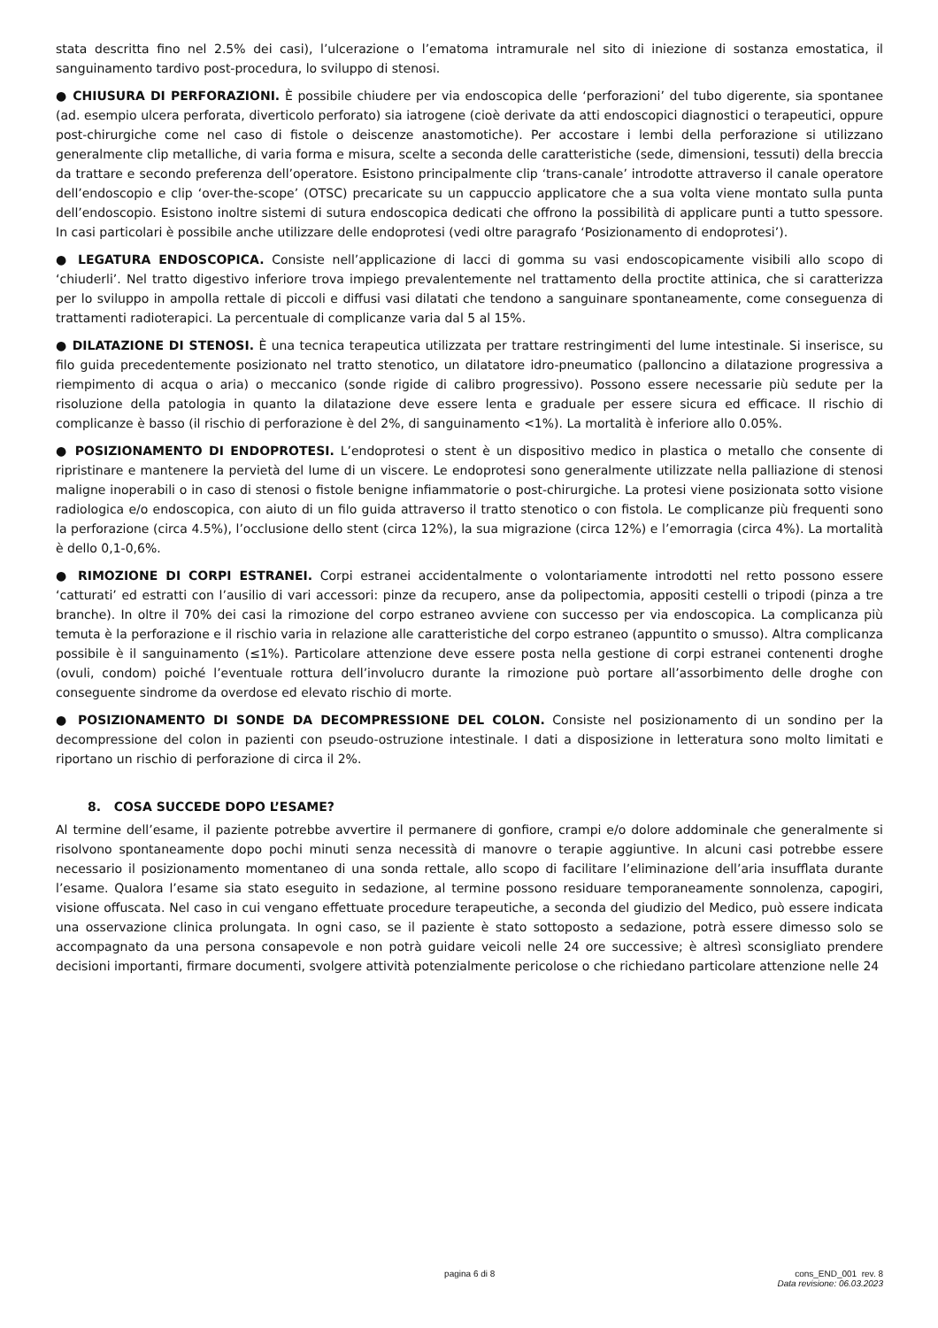stata descritta fino nel 2.5% dei casi), l’ulcerazione o l’ematoma intramurale nel sito di iniezione di sostanza emostatica, il sanguinamento tardivo post-procedura, lo sviluppo di stenosi.
● CHIUSURA DI PERFORAZIONI. È possibile chiudere per via endoscopica delle ‘perforazioni’ del tubo digerente, sia spontanee (ad. esempio ulcera perforata, diverticolo perforato) sia iatrogene (cioè derivate da atti endoscopici diagnostici o terapeutici, oppure post-chirurgiche come nel caso di fistole o deiscenze anastomotiche). Per accostare i lembi della perforazione si utilizzano generalmente clip metalliche, di varia forma e misura, scelte a seconda delle caratteristiche (sede, dimensioni, tessuti) della breccia da trattare e secondo preferenza dell’operatore. Esistono principalmente clip ‘trans-canale’ introdotte attraverso il canale operatore dell’endoscopio e clip ‘over-the-scope’ (OTSC) precaricate su un cappuccio applicatore che a sua volta viene montato sulla punta dell’endoscopio. Esistono inoltre sistemi di sutura endoscopica dedicati che offrono la possibilità di applicare punti a tutto spessore. In casi particolari è possibile anche utilizzare delle endoprotesi (vedi oltre paragrafo ‘Posizionamento di endoprotesi’).
● LEGATURA ENDOSCOPICA. Consiste nell’applicazione di lacci di gomma su vasi endoscopicamente visibili allo scopo di ‘chiuderli’. Nel tratto digestivo inferiore trova impiego prevalentemente nel trattamento della proctite attinica, che si caratterizza per lo sviluppo in ampolla rettale di piccoli e diffusi vasi dilatati che tendono a sanguinare spontaneamente, come conseguenza di trattamenti radioterapici. La percentuale di complicanze varia dal 5 al 15%.
● DILATAZIONE DI STENOSI. È una tecnica terapeutica utilizzata per trattare restringimenti del lume intestinale. Si inserisce, su filo guida precedentemente posizionato nel tratto stenotico, un dilatatore idro-pneumatico (palloncino a dilatazione progressiva a riempimento di acqua o aria) o meccanico (sonde rigide di calibro progressivo). Possono essere necessarie più sedute per la risoluzione della patologia in quanto la dilatazione deve essere lenta e graduale per essere sicura ed efficace. Il rischio di complicanze è basso (il rischio di perforazione è del 2%, di sanguinamento <1%). La mortalità è inferiore allo 0.05%.
● POSIZIONAMENTO DI ENDOPROTESI. L’endoprotesi o stent è un dispositivo medico in plastica o metallo che consente di ripristinare e mantenere la pervietà del lume di un viscere. Le endoprotesi sono generalmente utilizzate nella palliazione di stenosi maligne inoperabili o in caso di stenosi o fistole benigne infiammatorie o post-chirurgiche. La protesi viene posizionata sotto visione radiologica e/o endoscopica, con aiuto di un filo guida attraverso il tratto stenotico o con fistola. Le complicanze più frequenti sono la perforazione (circa 4.5%), l’occlusione dello stent (circa 12%), la sua migrazione (circa 12%) e l’emorragia (circa 4%). La mortalità è dello 0,1-0,6%.
● RIMOZIONE DI CORPI ESTRANEI. Corpi estranei accidentalmente o volontariamente introdotti nel retto possono essere ‘catturati’ ed estratti con l’ausilio di vari accessori: pinze da recupero, anse da polipectomia, appositi cestelli o tripodi (pinza a tre branche). In oltre il 70% dei casi la rimozione del corpo estraneo avviene con successo per via endoscopica. La complicanza più temuta è la perforazione e il rischio varia in relazione alle caratteristiche del corpo estraneo (appuntito o smusso). Altra complicanza possibile è il sanguinamento (≤1%). Particolare attenzione deve essere posta nella gestione di corpi estranei contenenti droghe (ovuli, condom) poiché l’eventuale rottura dell’involucro durante la rimozione può portare all’assorbimento delle droghe con conseguente sindrome da overdose ed elevato rischio di morte.
● POSIZIONAMENTO DI SONDE DA DECOMPRESSIONE DEL COLON. Consiste nel posizionamento di un sondino per la decompressione del colon in pazienti con pseudo-ostruzione intestinale. I dati a disposizione in letteratura sono molto limitati e riportano un rischio di perforazione di circa il 2%.
8. COSA SUCCEDE DOPO L’ESAME?
Al termine dell’esame, il paziente potrebbe avvertire il permanere di gonfiore, crampi e/o dolore addominale che generalmente si risolvono spontaneamente dopo pochi minuti senza necessità di manovre o terapie aggiuntive. In alcuni casi potrebbe essere necessario il posizionamento momentaneo di una sonda rettale, allo scopo di facilitare l’eliminazione dell’aria insufflata durante l’esame. Qualora l’esame sia stato eseguito in sedazione, al termine possono residuare temporaneamente sonnolenza, capogiri, visione offuscata. Nel caso in cui vengano effettuate procedure terapeutiche, a seconda del giudizio del Medico, può essere indicata una osservazione clinica prolungata. In ogni caso, se il paziente è stato sottoposto a sedazione, potrà essere dimesso solo se accompagnato da una persona consapevole e non potrà guidare veicoli nelle 24 ore successive; è altresì sconsigliato prendere decisioni importanti, firmare documenti, svolgere attività potenzialmente pericolose o che richiedano particolare attenzione nelle 24
pagina 6 di 8 cons_END_001 rev. 8
Data revisione: 06.03.2023